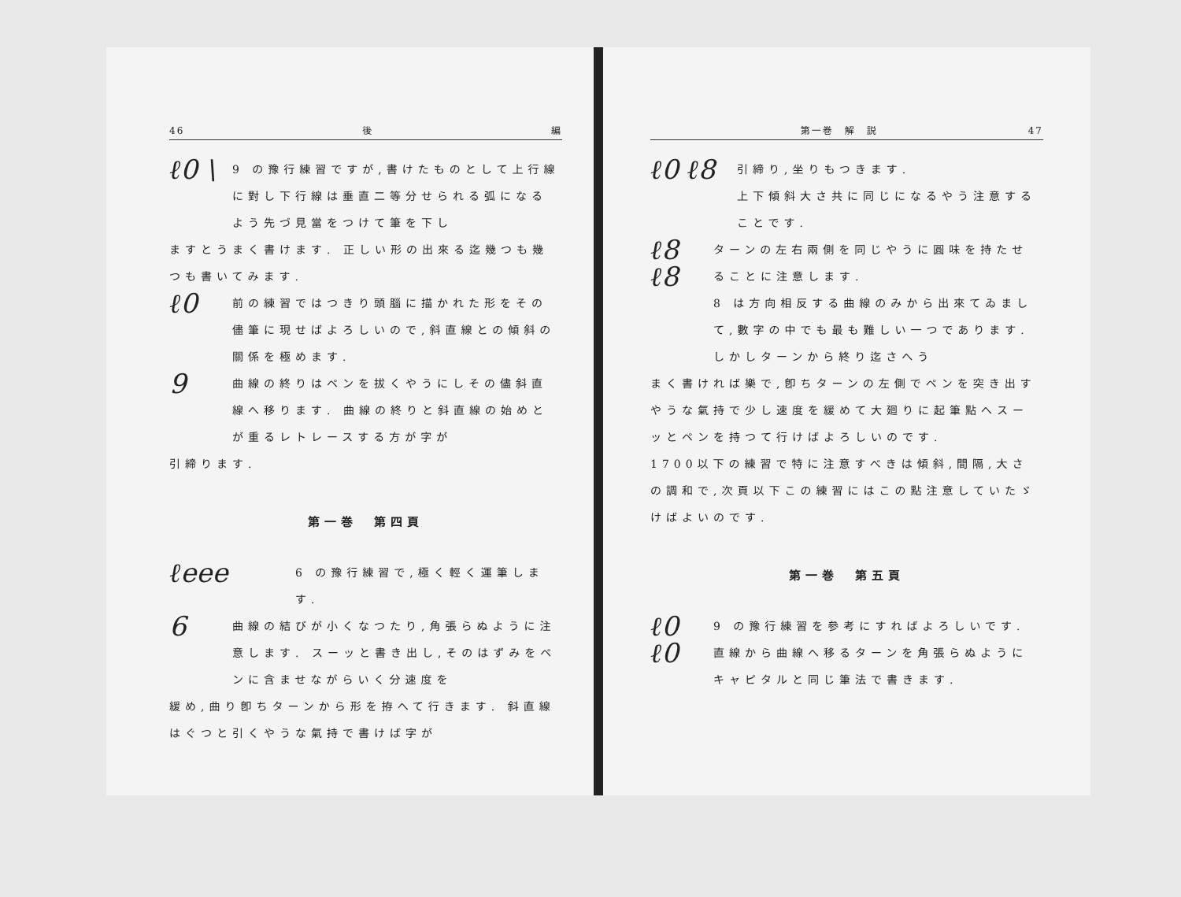46 後 編
ℓ0 \
9 の豫行練習ですが,書けたものとして上行線に對し下行線は垂直二等分せられる弧になるよう先づ見當をつけて筆を下し
ますとうまく書けます. 正しい形の出來る迄幾つも幾つも書いてみます.
ℓ0
前の練習ではつきり頭腦に描かれた形をその儘筆に現せばよろしいので,斜直線との傾斜の關係を極めます.
9
曲線の終りはペンを拔くやうにしその儘斜直線へ移ります. 曲線の終りと斜直線の始めとが重るレトレースする方が字が
引締ります.
第一巻　第四頁
ℓeee
6 の豫行練習で,極く輕く運筆します.
6
曲線の結びが小くなつたり,角張らぬように注意します. スーッと書き出し,そのはずみをペンに含ませながらいく分速度を
緩め,曲り卽ちターンから形を拵へて行きます. 斜直線はぐつと引くやうな氣持で書けば字が
第一巻　解　説 47
ℓ0 ℓ8
引締り,坐りもつきます.
上下傾斜大さ共に同じになるやう注意することです.
ℓ8
ℓ8
ターンの左右兩側を同じやうに圓味を持たせることに注意します.
8 は方向相反する曲線のみから出來てゐまして,數字の中でも最も難しい一つであります. しかしターンから終り迄さへう
まく書ければ樂で,卽ちターンの左側でペンを突き出すやうな氣持で少し速度を緩めて大廻りに起筆點へスーッとペンを持つて行けばよろしいのです.
1700以下の練習で特に注意すべきは傾斜,間隔,大さの調和で,次頁以下この練習にはこの點注意していたゞけばよいのです.
第一巻　第五頁
ℓ0
9 の豫行練習を參考にすればよろしいです.
ℓ0
直線から曲線へ移るターンを角張らぬようにキャピタルと同じ筆法で書きます.